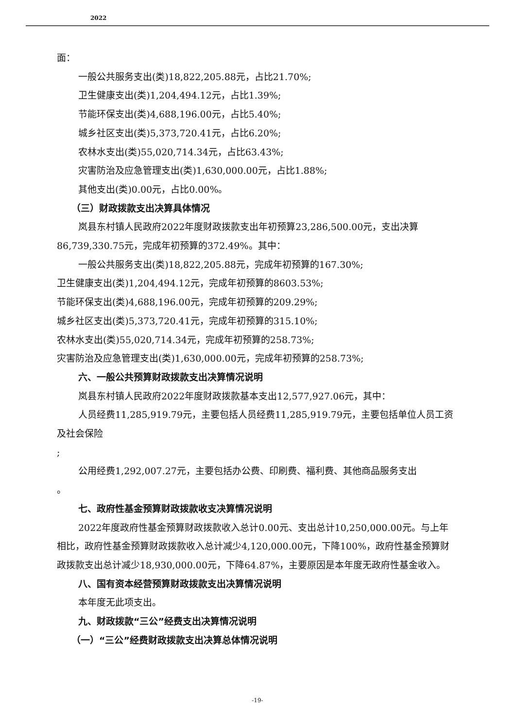2022
面：
一般公共服务支出(类)18,822,205.88元，占比21.70%;
卫生健康支出(类)1,204,494.12元，占比1.39%;
节能环保支出(类)4,688,196.00元，占比5.40%;
城乡社区支出(类)5,373,720.41元，占比6.20%;
农林水支出(类)55,020,714.34元，占比63.43%;
灾害防治及应急管理支出(类)1,630,000.00元，占比1.88%;
其他支出(类)0.00元，占比0.00%。
（三）财政拨款支出决算具体情况
岚县东村镇人民政府2022年度财政拨款支出年初预算23,286,500.00元，支出决算86,739,330.75元，完成年初预算的372.49%。其中：
一般公共服务支出(类)18,822,205.88元，完成年初预算的167.30%;
卫生健康支出(类)1,204,494.12元，完成年初预算的8603.53%;
节能环保支出(类)4,688,196.00元，完成年初预算的209.29%;
城乡社区支出(类)5,373,720.41元，完成年初预算的315.10%;
农林水支出(类)55,020,714.34元，完成年初预算的258.73%;
灾害防治及应急管理支出(类)1,630,000.00元，完成年初预算的258.73%;
六、一般公共预算财政拨款支出决算情况说明
岚县东村镇人民政府2022年度财政拨款基本支出12,577,927.06元，其中：
人员经费11,285,919.79元，主要包括人员经费11,285,919.79元，主要包括单位人员工资及社会保险
;
公用经费1,292,007.27元，主要包括办公费、印刷费、福利费、其他商品服务支出
。
七、政府性基金预算财政拨款收支决算情况说明
2022年度政府性基金预算财政拨款收入总计0.00元、支出总计10,250,000.00元。与上年相比，政府性基金预算财政拨款收入总计减少4,120,000.00元，下降100%，政府性基金预算财政拨款支出总计减少18,930,000.00元，下降64.87%，主要原因是本年度无政府性基金收入。
八、国有资本经营预算财政拨款支出决算情况说明
本年度无此项支出。
九、财政拨款“三公”经费支出决算情况说明
（一）“三公”经费财政拨款支出决算总体情况说明
-19-